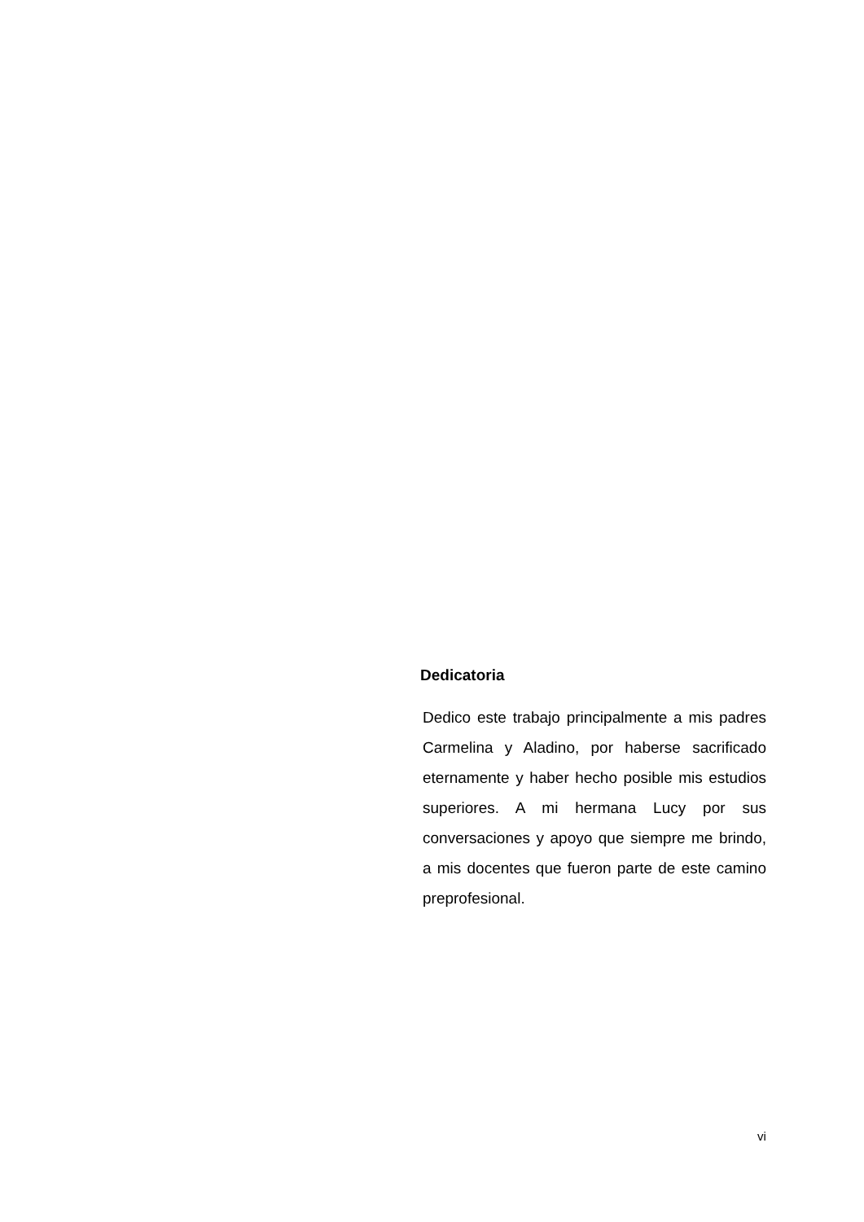Dedicatoria
Dedico este trabajo principalmente a mis padres Carmelina y Aladino, por haberse sacrificado eternamente y haber hecho posible mis estudios superiores. A mi hermana Lucy por sus conversaciones y apoyo que siempre me brindo, a mis docentes que fueron parte de este camino preprofesional.
vi